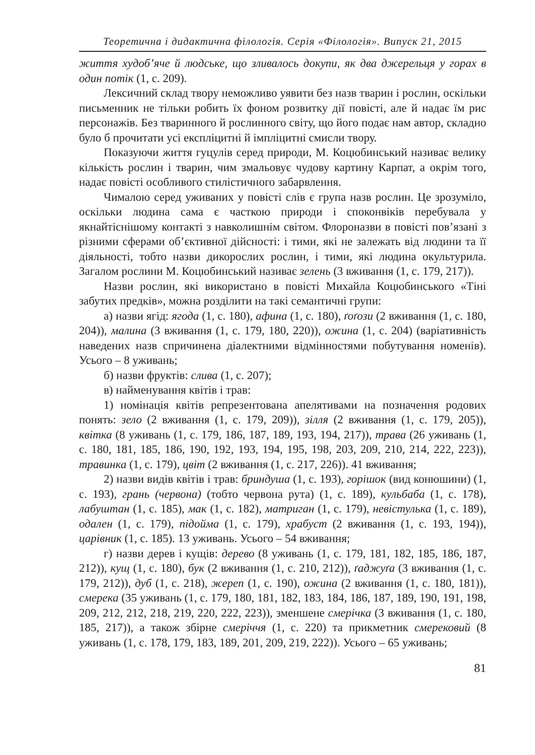Теоретична і дидактична філологія. Серія «Філологія». Випуск 21, 2015
життя худоб’яче й людське, що зливалось докупи, як два джерельця у горах в один потік (1, с. 209).
Лексичний склад твору неможливо уявити без назв тварин і рослин, оскільки письменник не тільки робить їх фоном розвитку дії повісті, але й надає їм рис персонажів. Без тваринного й рослинного світу, що його подає нам автор, складно було б прочитати усі експліцитні й імпліцитні смисли твору.
Показуючи життя гуцулів серед природи, М. Коцюбинський називає велику кількість рослин і тварин, чим змальовує чудову картину Карпат, а окрім того, надає повісті особливого стилістичного забарвлення.
Чималою серед уживаних у повісті слів є група назв рослин. Це зрозуміло, оскільки людина сама є часткою природи і споконвіків перебувала у якнайтіснішому контакті з навколишнім світом. Флороназви в повісті пов’язані з різними сферами об’єктивної дійсності: і тими, які не залежать від людини та її діяльності, тобто назви дикорослих рослин, і тими, які людина окультурила. Загалом рослини М. Коцюбинський називає зелень (3 вживання (1, с. 179, 217)).
Назви рослин, які використано в повісті Михайла Коцюбинського «Тіні забутих предків», можна розділити на такі семантичні групи:
а) назви ягід: ягода (1, с. 180), афина (1, с. 180), ґоґози (2 вживання (1, с. 180, 204)), малина (3 вживання (1, с. 179, 180, 220)), ожина (1, с. 204) (варіативність наведених назв спричинена діалектними відмінностями побутування номенів). Усього – 8 уживань;
б) назви фруктів: слива (1, с. 207);
в) найменування квітів і трав:
1) номінація квітів репрезентована апелятивами на позначення родових понять: зело (2 вживання (1, с. 179, 209)), зілля (2 вживання (1, с. 179, 205)), квітка (8 уживань (1, с. 179, 186, 187, 189, 193, 194, 217)), трава (26 уживань (1, с. 180, 181, 185, 186, 190, 192, 193, 194, 195, 198, 203, 209, 210, 214, 222, 223)), травинка (1, с. 179), цвіт (2 вживання (1, с. 217, 226)). 41 вживання;
2) назви видів квітів і трав: бриндуша (1, с. 193), горішок (вид конюшини) (1, с. 193), грань (червона) (тобто червона рута) (1, с. 189), кульбаба (1, с. 178), лабуштан (1, с. 185), мак (1, с. 182), матриган (1, с. 179), невістулька (1, с. 189), одален (1, с. 179), підойма (1, с. 179), храбуст (2 вживання (1, с. 193, 194)), царівник (1, с. 185). 13 уживань. Усього – 54 вживання;
г) назви дерев і кущів: дерево (8 уживань (1, с. 179, 181, 182, 185, 186, 187, 212)), кущ (1, с. 180), бук (2 вживання (1, с. 210, 212)), ґаджуґа (3 вживання (1, с. 179, 212)), дуб (1, с. 218), жереп (1, с. 190), ожина (2 вживання (1, с. 180, 181)), смерека (35 уживань (1, с. 179, 180, 181, 182, 183, 184, 186, 187, 189, 190, 191, 198, 209, 212, 212, 218, 219, 220, 222, 223)), зменшене смерічка (3 вживання (1, с. 180, 185, 217)), а також збірне смеріччя (1, с. 220) та прикметник смерековий (8 уживань (1, с. 178, 179, 183, 189, 201, 209, 219, 222)). Усього – 65 уживань;
81